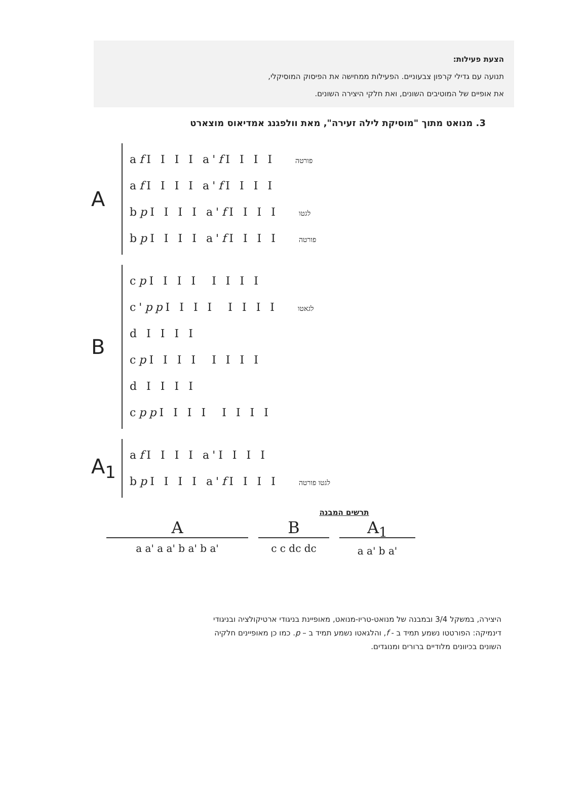הצעת פעילות:
תנועה עם גדילי קרפון צבעוניים. הפעילות ממחישה את הפיסוק המוסיקלי,
את אופיים של המוטיבים השונים, ואת חלקי היצירה השונים.
3. מנואט מתוך "מוסיקת לילה זעירה", מאת וולפגנג אמדיאוס מוצארט
A
af I I I I a'f I I I I פורטה
af I I I I a'f I I I I
bp I I I I a'f I I I I לגטו
bp I I I I a'f I I I I פורטה
B
cp I I I I I I I I
c'pp I I I I I I I I לגאטו
d I I I I
cp I I I I I I I I
d I I I I
cpp I I I I I I I I
A<sub>1</sub>
af I I I I a'I I I I
bp I I I I a'f I I I I לגטו פורטה
תרשים המבנה
Aa a' a a' b a' b a'
Bc c dc dc
A<sub>1</sub>
a a' b a'
היצירה, במשקל 3/4 ובמבנה של מנואט-טריו-מנואט, מאופיינת בניגודי ארטיקולציה ובניגודי
דינמיקה: הפורטטו נשמע תמיד ב - f, והלגאטו נשמע תמיד ב – p. כמו כן מאופיינים חלקיה
השונים בכיוונים מלודיים ברורים ומנוגדים.